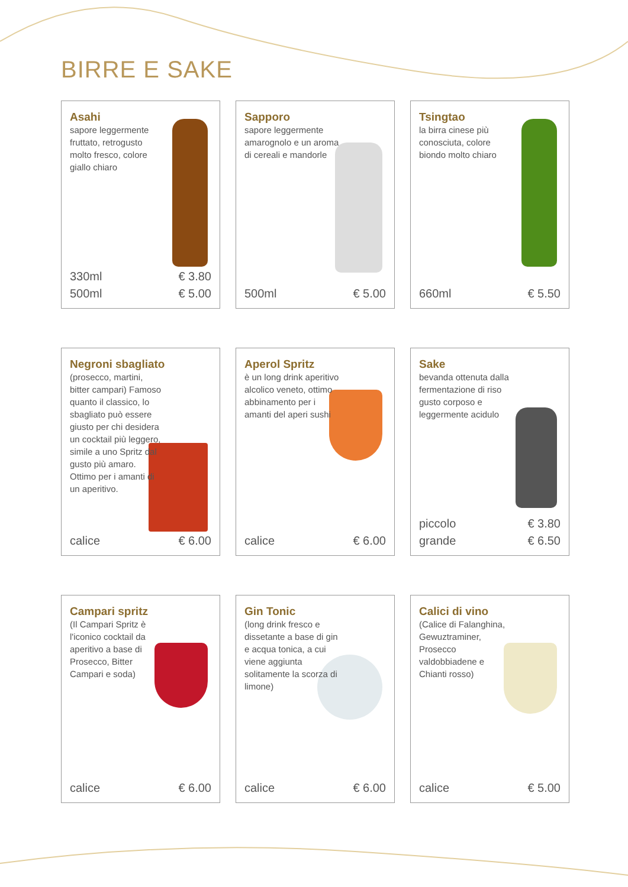BIRRE E SAKE
Asahi
sapore leggermente fruttato, retrogusto molto fresco, colore giallo chiaro
330ml € 3.80
500ml € 5.00
Sapporo
sapore leggermente amarognolo e un aroma di cereali e mandorle
500ml € 5.00
Tsingtao
la birra cinese più conosciuta, colore biondo molto chiaro
660ml € 5.50
Negroni sbagliato
(prosecco, martini, bitter campari) Famoso quanto il classico, lo sbagliato può essere giusto per chi desidera un cocktail più leggero, simile a uno Spritz dal gusto più amaro. Ottimo per i amanti di un aperitivo.
calice € 6.00
Aperol Spritz
è un long drink aperitivo alcolico veneto, ottimo abbinamento per i amanti del aperi sushi
calice € 6.00
Sake
bevanda ottenuta dalla fermentazione di riso gusto corposo e leggermente acidulo
piccolo € 3.80
grande € 6.50
Campari spritz
(Il Campari Spritz è l'iconico cocktail da aperitivo a base di Prosecco, Bitter Campari e soda)
calice € 6.00
Gin Tonic
(long drink fresco e dissetante a base di gin e acqua tonica, a cui viene aggiunta solitamente la scorza di limone)
calice € 6.00
Calici di vino
(Calice di Falanghina, Gewuztraminer, Prosecco valdobbiadene e Chianti rosso)
calice € 5.00